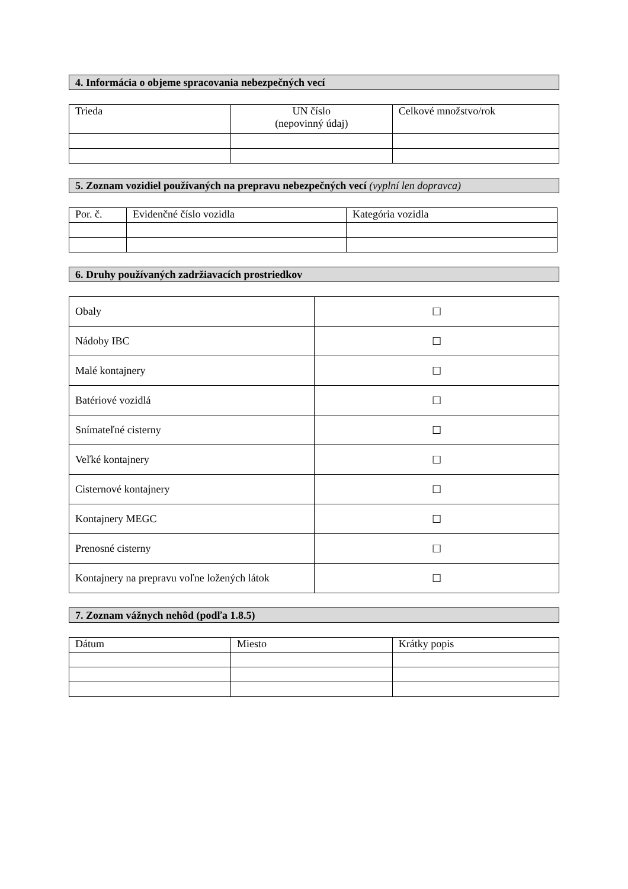4. Informácia o objeme spracovania nebezpečných vecí
| Trieda | UN číslo (nepovinný údaj) | Celkové množstvo/rok |
5. Zoznam vozidiel používaných na prepravu nebezpečných vecí (vyplní len dopravca)
| Por. č. | Evidenčné číslo vozidla | Kategória vozidla |
6. Druhy používaných zadržiavacích prostriedkov
| Obaly | ☐ |
| Nádoby IBC | ☐ |
| Malé kontajnery | ☐ |
| Batériové vozidlá | ☐ |
| Snímateľné cisterny | ☐ |
| Veľké kontajnery | ☐ |
| Cisternové kontajnery | ☐ |
| Kontajnery MEGC | ☐ |
| Prenosné cisterny | ☐ |
| Kontajnery na prepravu voľne ložených látok | ☐ |
7. Zoznam vážnych nehôd (podľa 1.8.5)
| Dátum | Miesto | Krátky popis |